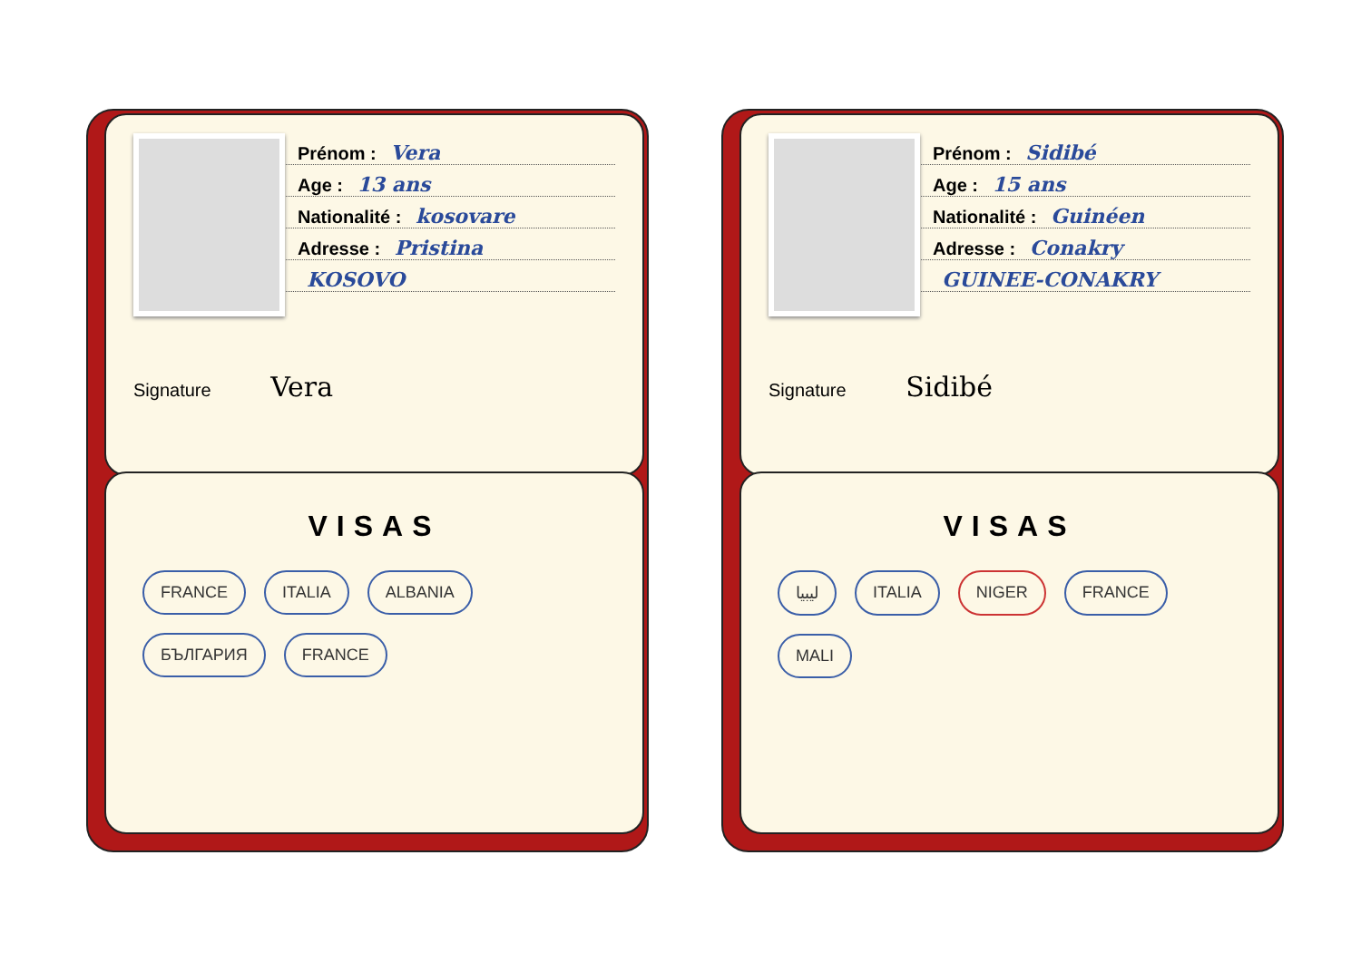Prénom : Vera
Age : 13 ans
Nationalité : kosovare
Adresse : Pristina
KOSOVO
Signature Vera
VISAS
FRANCE ITALIA ALBANIA БЪЛГАРИЯ FRANCE
Prénom : Sidibé
Age : 15 ans
Nationalité : Guinéen
Adresse : Conakry
GUINEE-CONAKRY
Signature Sidibé
VISAS
ليبيا ITALIA NIGER FRANCE MALI